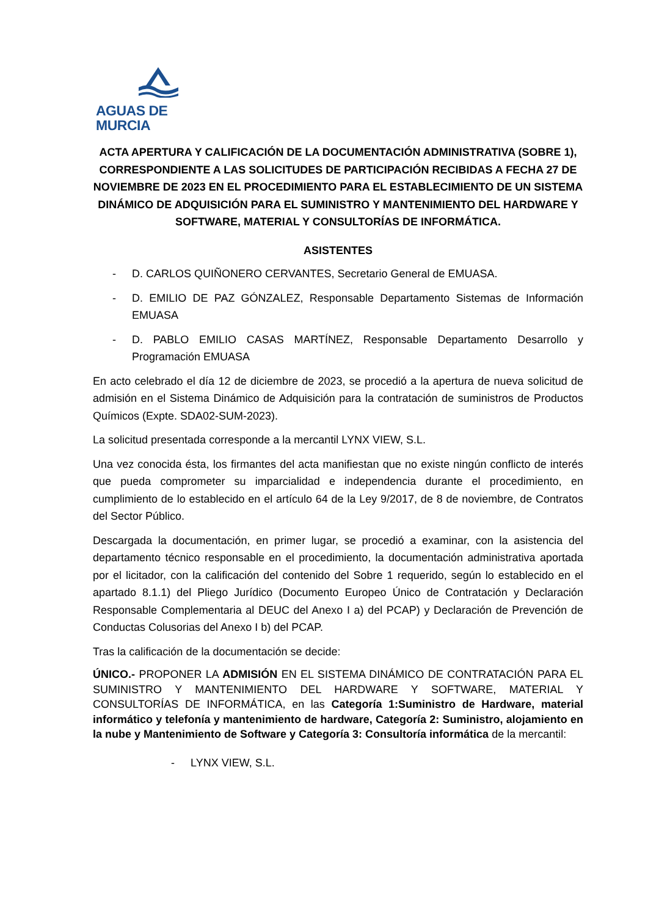AGUAS DE MURCIA
ACTA APERTURA Y CALIFICACIÓN DE LA DOCUMENTACIÓN ADMINISTRATIVA (SOBRE 1), CORRESPONDIENTE A LAS SOLICITUDES DE PARTICIPACIÓN RECIBIDAS A FECHA 27 DE NOVIEMBRE DE 2023 EN EL PROCEDIMIENTO PARA EL ESTABLECIMIENTO DE UN SISTEMA DINÁMICO DE ADQUISICIÓN PARA EL SUMINISTRO Y MANTENIMIENTO DEL HARDWARE Y SOFTWARE, MATERIAL Y CONSULTORÍAS DE INFORMÁTICA.
ASISTENTES
- D. CARLOS QUIÑONERO CERVANTES, Secretario General de EMUASA.
- D. EMILIO DE PAZ GÓNZALEZ, Responsable Departamento Sistemas de Información EMUASA
- D. PABLO EMILIO CASAS MARTÍNEZ, Responsable Departamento Desarrollo y Programación EMUASA
En acto celebrado el día 12 de diciembre de 2023, se procedió a la apertura de nueva solicitud de admisión en el Sistema Dinámico de Adquisición para la contratación de suministros de Productos Químicos (Expte. SDA02-SUM-2023).
La solicitud presentada corresponde a la mercantil LYNX VIEW, S.L.
Una vez conocida ésta, los firmantes del acta manifiestan que no existe ningún conflicto de interés que pueda comprometer su imparcialidad e independencia durante el procedimiento, en cumplimiento de lo establecido en el artículo 64 de la Ley 9/2017, de 8 de noviembre, de Contratos del Sector Público.
Descargada la documentación, en primer lugar, se procedió a examinar, con la asistencia del departamento técnico responsable en el procedimiento, la documentación administrativa aportada por el licitador, con la calificación del contenido del Sobre 1 requerido, según lo establecido en el apartado 8.1.1) del Pliego Jurídico (Documento Europeo Único de Contratación y Declaración Responsable Complementaria al DEUC del Anexo I a) del PCAP) y Declaración de Prevención de Conductas Colusorias del Anexo I b) del PCAP.
Tras la calificación de la documentación se decide:
ÚNICO.- PROPONER LA ADMISIÓN EN EL SISTEMA DINÁMICO DE CONTRATACIÓN PARA EL SUMINISTRO Y MANTENIMIENTO DEL HARDWARE Y SOFTWARE, MATERIAL Y CONSULTORÍAS DE INFORMÁTICA, en las Categoría 1:Suministro de Hardware, material informático y telefonía y mantenimiento de hardware, Categoría 2: Suministro, alojamiento en la nube y Mantenimiento de Software y Categoría 3: Consultoría informática de la mercantil:
- LYNX VIEW, S.L.